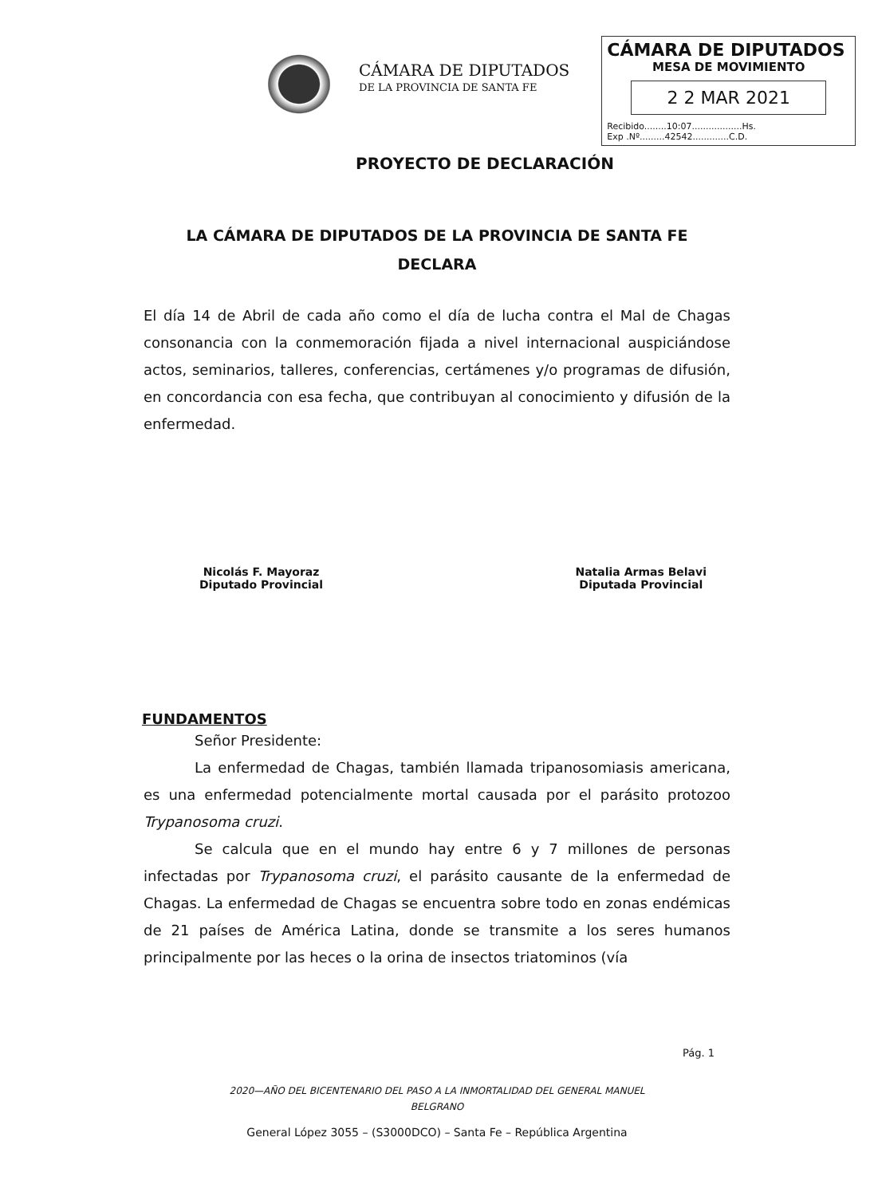CÁMARA DE DIPUTADOS
DE LA PROVINCIA DE SANTA FE
CÁMARA DE DIPUTADOS
MESA DE MOVIMIENTO
2 2 MAR 2021
Recibido........10:07..................Hs.
Exp .Nº.........42542.............C.D.
PROYECTO DE DECLARACIÓN
LA CÁMARA DE DIPUTADOS DE LA PROVINCIA DE SANTA FE
DECLARA
El día 14 de Abril de cada año como el día de lucha contra el Mal de Chagas consonancia con la conmemoración fijada a nivel internacional auspiciándose actos, seminarios, talleres, conferencias, certámenes y/o programas de difusión, en concordancia con esa fecha, que contribuyan al conocimiento y difusión de la enfermedad.
Nicolás F. Mayoraz
Diputado Provincial
Natalia Armas Belavi
Diputada Provincial
FUNDAMENTOS
Señor Presidente:
La enfermedad de Chagas, también llamada tripanosomiasis americana, es una enfermedad potencialmente mortal causada por el parásito protozoo Trypanosoma cruzi.
Se calcula que en el mundo hay entre 6 y 7 millones de personas infectadas por Trypanosoma cruzi, el parásito causante de la enfermedad de Chagas. La enfermedad de Chagas se encuentra sobre todo en zonas endémicas de 21 países de América Latina, donde se transmite a los seres humanos principalmente por las heces o la orina de insectos triatominos (vía
Pág. 1
2020—AÑO DEL BICENTENARIO DEL PASO A LA INMORTALIDAD DEL GENERAL MANUEL
BELGRANO
General López 3055 – (S3000DCO) – Santa Fe – República Argentina